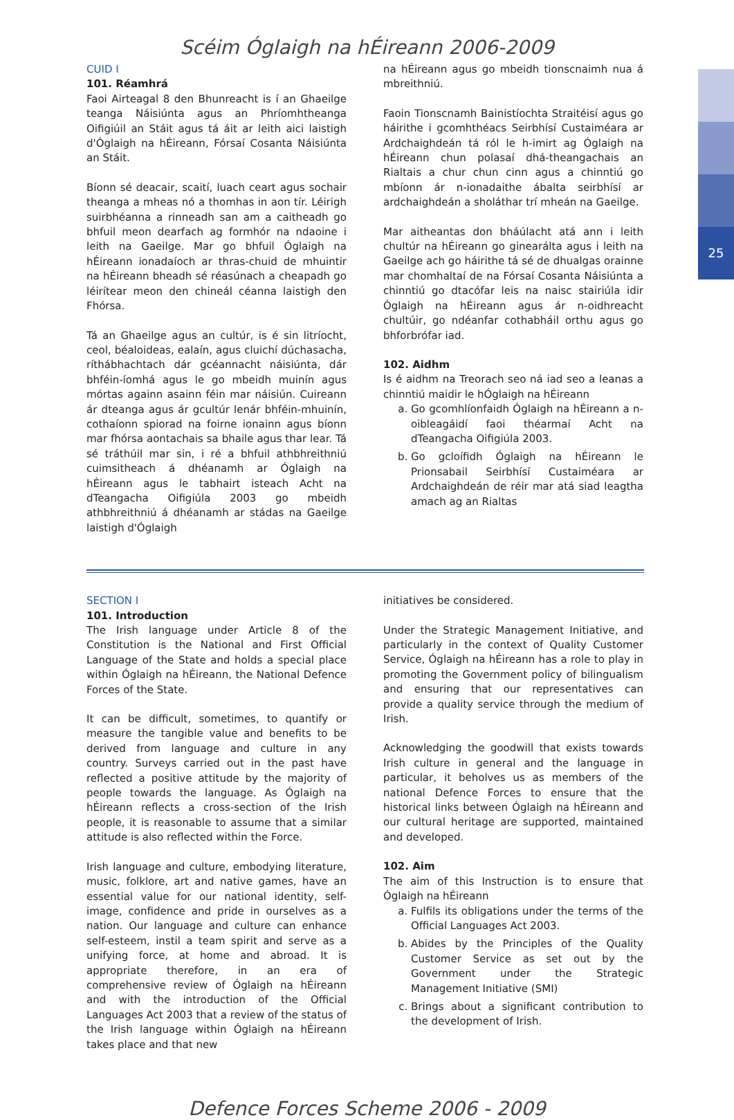25
Scéim Óglaigh na hÉireann 2006-2009
CUID I
101. Réamhrá
Faoi Airteagal 8 den Bhunreacht is í an Ghaeilge teanga Náisiúnta agus an Phríomhtheanga Oifigiúil an Stáit agus tá áit ar leith aici laistigh d'Óglaigh na hÉireann, Fórsaí Cosanta Náisiúnta an Stáit.
Bíonn sé deacair, scaití, luach ceart agus sochair theanga a mheas nó a thomhas in aon tír. Léirigh suirbhéanna a rinneadh san am a caitheadh go bhfuil meon dearfach ag formhór na ndaoine i leith na Gaeilge. Mar go bhfuil Óglaigh na hÉireann ionadaíoch ar thras-chuid de mhuintir na hÉireann bheadh sé réasúnach a cheapadh go léirítear meon den chineál céanna laistigh den Fhórsa.
Tá an Ghaeilge agus an cultúr, is é sin litríocht, ceol, béaloideas, ealaín, agus cluichí dúchasacha, ríthábhachtach dár gcéannacht náisiúnta, dár bhféin-íomhá agus le go mbeidh muinín agus mórtas againn asainn féin mar náisiún. Cuireann ár dteanga agus ár gcultúr lenár bhféin-mhuinín, cothaíonn spiorad na foirne ionainn agus bíonn mar fhórsa aontachais sa bhaile agus thar lear. Tá sé tráthúil mar sin, i ré a bhfuil athbhreithniú cuimsitheach á dhéanamh ar Óglaigh na hÉireann agus le tabhairt isteach Acht na dTeangacha Oifigiúla 2003 go mbeidh athbhreithniú á dhéanamh ar stádas na Gaeilge laistigh d'Óglaigh
na hÉireann agus go mbeidh tionscnaimh nua á mbreithniú.
Faoin Tionscnamh Bainistíochta Straitéisí agus go háirithe i gcomhthéacs Seirbhísí Custaiméara ar Ardchaighdeán tá ról le h-imirt ag Óglaigh na hÉireann chun polasaí dhá-theangachais an Rialtais a chur chun cinn agus a chinntiú go mbíonn ár n-ionadaithe ábalta seirbhísí ar ardchaighdeán a sholáthar trí mheán na Gaeilge.
Mar aitheantas don bháúlacht atá ann i leith chultúr na hÉireann go ginearálta agus i leith na Gaeilge ach go háirithe tá sé de dhualgas orainne mar chomhaltaí de na Fórsaí Cosanta Náisiúnta a chinntiú go dtacófar leis na naisc stairiúla idir Óglaigh na hÉireann agus ár n-oidhreacht chultúir, go ndéanfar cothabháil orthu agus go bhforbrófar iad.
102. Aidhm
Is é aidhm na Treorach seo ná iad seo a leanas a chinntiú maidir le hÓglaigh na hÉireann
a. Go gcomhlíonfaidh Óglaigh na hÉireann a n-oibleagáidí faoi théarmaí Acht na dTeangacha Oifigiúla 2003.
b. Go gcloífidh Óglaigh na hÉireann le Prionsabail Seirbhísí Custaiméara ar Ardchaighdeán de réir mar atá siad leagtha amach ag an Rialtas
SECTION I
101. Introduction
The Irish language under Article 8 of the Constitution is the National and First Official Language of the State and holds a special place within Óglaigh na hÉireann, the National Defence Forces of the State.
It can be difficult, sometimes, to quantify or measure the tangible value and benefits to be derived from language and culture in any country. Surveys carried out in the past have reflected a positive attitude by the majority of people towards the language. As Óglaigh na hÉireann reflects a cross-section of the Irish people, it is reasonable to assume that a similar attitude is also reflected within the Force.
Irish language and culture, embodying literature, music, folklore, art and native games, have an essential value for our national identity, self-image, confidence and pride in ourselves as a nation. Our language and culture can enhance self-esteem, instil a team spirit and serve as a unifying force, at home and abroad. It is appropriate therefore, in an era of comprehensive review of Óglaigh na hÉireann and with the introduction of the Official Languages Act 2003 that a review of the status of the Irish language within Óglaigh na hÉireann takes place and that new
initiatives be considered.
Under the Strategic Management Initiative, and particularly in the context of Quality Customer Service, Óglaigh na hÉireann has a role to play in promoting the Government policy of bilingualism and ensuring that our representatives can provide a quality service through the medium of Irish.
Acknowledging the goodwill that exists towards Irish culture in general and the language in particular, it beholves us as members of the national Defence Forces to ensure that the historical links between Óglaigh na hÉireann and our cultural heritage are supported, maintained and developed.
102. Aim
The aim of this Instruction is to ensure that Óglaigh na hÉireann
a. Fulfils its obligations under the terms of the Official Languages Act 2003.
b. Abides by the Principles of the Quality Customer Service as set out by the Government under the Strategic Management Initiative (SMI)
c. Brings about a significant contribution to the development of Irish.
Defence Forces Scheme 2006 - 2009